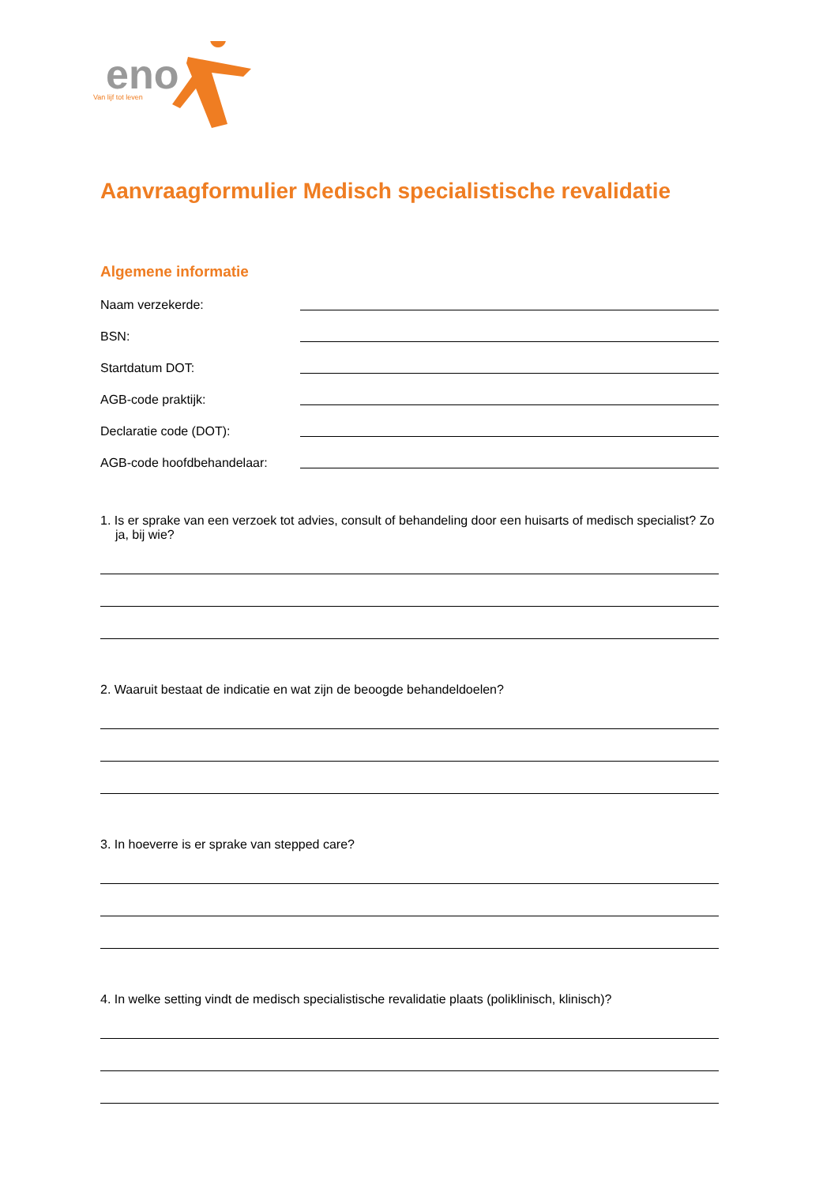eno
Van lijf tot leven
Aanvraagformulier Medisch specialistische revalidatie
Algemene informatie
Naam verzekerde:
BSN:
Startdatum DOT:
AGB-code praktijk:
Declaratie code (DOT):
AGB-code hoofdbehandelaar:
1. Is er sprake van een verzoek tot advies, consult of behandeling door een huisarts of medisch specialist? Zo ja, bij wie?
2. Waaruit bestaat de indicatie en wat zijn de beoogde behandeldoelen?
3. In hoeverre is er sprake van stepped care?
4. In welke setting vindt de medisch specialistische revalidatie plaats (poliklinisch, klinisch)?